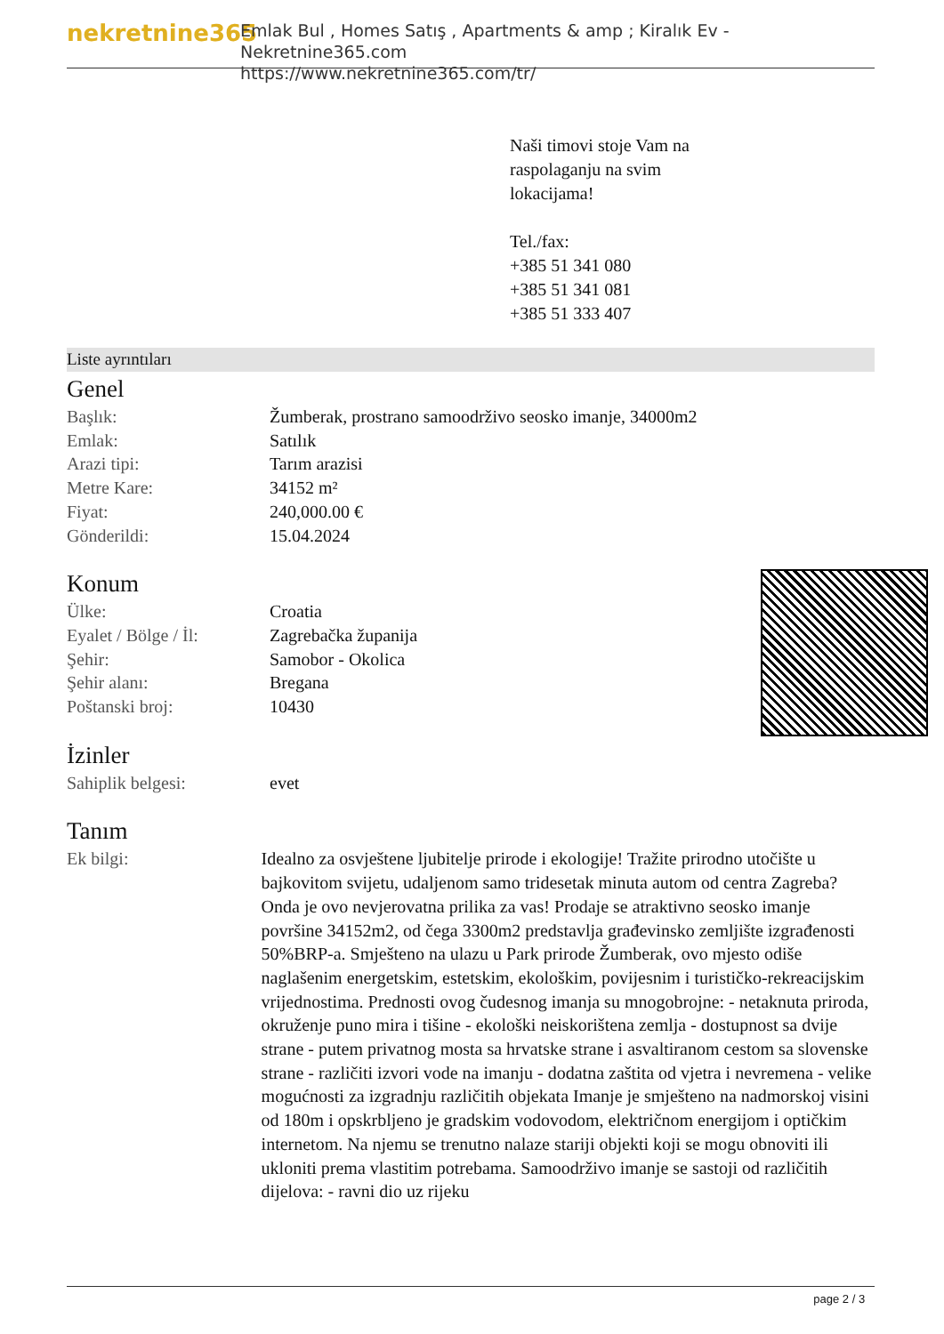nekretnine365
Emlak Bul , Homes Satış , Apartments & amp ; Kiralık Ev - Nekretnine365.com
https://www.nekretnine365.com/tr/
Naši timovi stoje Vam na
raspolaganju na svim
lokacijama!
Tel./fax:
+385 51 341 080
+385 51 341 081
+385 51 333 407
Liste ayrıntıları
Genel
| Başlık: | Žumberak, prostrano samoodrživo seosko imanje, 34000m2 |
| Emlak: | Satılık |
| Arazi tipi: | Tarım arazisi |
| Metre Kare: | 34152 m² |
| Fiyat: | 240,000.00 € |
| Gönderildi: | 15.04.2024 |
Konum
| Ülke: | Croatia |
| Eyalet / Bölge / İl: | Zagrebačka županija |
| Şehir: | Samobor - Okolica |
| Şehir alanı: | Bregana |
| Poštanski broj: | 10430 |
İzinler
| Sahiplik belgesi: | evet |
Tanım
| Ek bilgi: | Idealno za osvještene ljubitelje prirode i ekologije! Tražite prirodno utočište u bajkovitom svijetu, udaljenom samo tridesetak minuta autom od centra Zagreba? Onda je ovo nevjerovatna prilika za vas! Prodaje se atraktivno seosko imanje površine 34152m2, od čega 3300m2 predstavlja građevinsko zemljište izgrađenosti 50%BRP-a. Smješteno na ulazu u Park prirode Žumberak, ovo mjesto odiše naglašenim energetskim, estetskim, ekološkim, povijesnim i turističko-rekreacijskim vrijednostima. Prednosti ovog čudesnog imanja su mnogobrojne: - netaknuta priroda, okruženje puno mira i tišine - ekološki neiskorištena zemlja - dostupnost sa dvije strane - putem privatnog mosta sa hrvatske strane i asvaltiranom cestom sa slovenske strane - različiti izvori vode na imanju - dodatna zaštita od vjetra i nevremena - velike mogućnosti za izgradnju različitih objekata Imanje je smješteno na nadmorskoj visini od 180m i opskrbljeno je gradskim vodovodom, električnom energijom i optičkim internetom. Na njemu se trenutno nalaze stariji objekti koji se mogu obnoviti ili ukloniti prema vlastitim potrebama. Samoodrživo imanje se sastoji od različitih dijelova: - ravni dio uz rijeku |
page 2 / 3